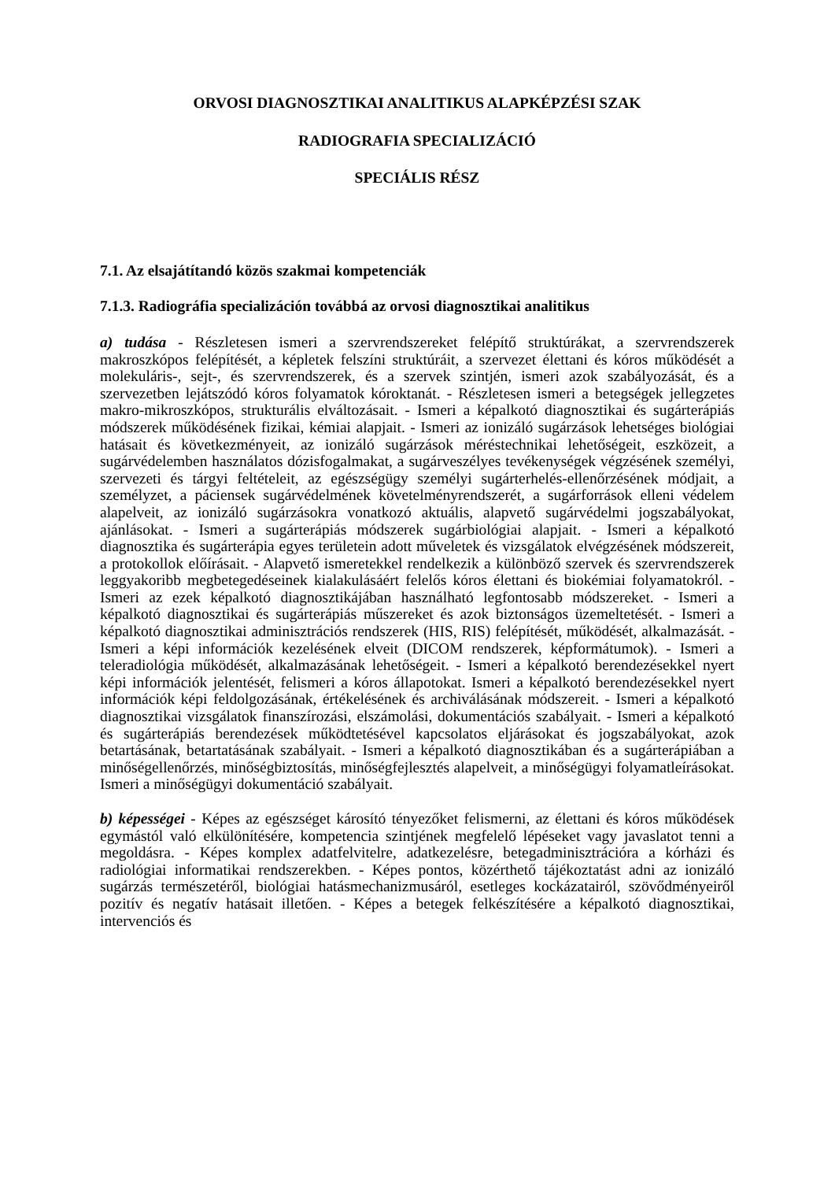ORVOSI DIAGNOSZTIKAI ANALITIKUS ALAPKÉPZÉSI SZAK
RADIOGRAFIA SPECIALIZÁCIÓ
SPECIÁLIS RÉSZ
7.1. Az elsajátítandó közös szakmai kompetenciák
7.1.3. Radiográfia specializáción továbbá az orvosi diagnosztikai analitikus
a) tudása - Részletesen ismeri a szervrendszereket felépítő struktúrákat, a szervrendszerek makroszkópos felépítését, a képletek felszíni struktúráit, a szervezet élettani és kóros működését a molekuláris-, sejt-, és szervrendszerek, és a szervek szintjén, ismeri azok szabályozását, és a szervezetben lejátszódó kóros folyamatok kóroktanát. - Részletesen ismeri a betegségek jellegzetes makro-mikroszkópos, strukturális elváltozásait. - Ismeri a képalkotó diagnosztikai és sugárterápiás módszerek működésének fizikai, kémiai alapjait. - Ismeri az ionizáló sugárzások lehetséges biológiai hatásait és következményeit, az ionizáló sugárzások méréstechnikai lehetőségeit, eszközeit, a sugárvédelemben használatos dózisfogalmakat, a sugárveszélyes tevékenységek végzésének személyi, szervezeti és tárgyi feltételeit, az egészségügy személyi sugárterhelés-ellenőrzésének módjait, a személyzet, a páciensek sugárvédelmének követelményrendszerét, a sugárforrások elleni védelem alapelveit, az ionizáló sugárzásokra vonatkozó aktuális, alapvető sugárvédelmi jogszabályokat, ajánlásokat. - Ismeri a sugárterápiás módszerek sugárbiológiai alapjait. - Ismeri a képalkotó diagnosztika és sugárterápia egyes területein adott műveletek és vizsgálatok elvégzésének módszereit, a protokollok előírásait. - Alapvető ismeretekkel rendelkezik a különböző szervek és szervrendszerek leggyakoribb megbetegedéseinek kialakulásáért felelős kóros élettani és biokémiai folyamatokról. - Ismeri az ezek képalkotó diagnosztikájában használható legfontosabb módszereket. - Ismeri a képalkotó diagnosztikai és sugárterápiás műszereket és azok biztonságos üzemeltetését. - Ismeri a képalkotó diagnosztikai adminisztrációs rendszerek (HIS, RIS) felépítését, működését, alkalmazását. - Ismeri a képi információk kezelésének elveit (DICOM rendszerek, képformátumok). - Ismeri a teleradiológia működését, alkalmazásának lehetőségeit. - Ismeri a képalkotó berendezésekkel nyert képi információk jelentését, felismeri a kóros állapotokat. Ismeri a képalkotó berendezésekkel nyert információk képi feldolgozásának, értékelésének és archiválásának módszereit. - Ismeri a képalkotó diagnosztikai vizsgálatok finanszírozási, elszámolási, dokumentációs szabályait. - Ismeri a képalkotó és sugárterápiás berendezések működtetésével kapcsolatos eljárásokat és jogszabályokat, azok betartásának, betartatásának szabályait. - Ismeri a képalkotó diagnosztikában és a sugárterápiában a minőségellenőrzés, minőségbiztosítás, minőségfejlesztés alapelveit, a minőségügyi folyamatleírásokat. Ismeri a minőségügyi dokumentáció szabályait.
b) képességei - Képes az egészséget károsító tényezőket felismerni, az élettani és kóros működések egymástól való elkülönítésére, kompetencia szintjének megfelelő lépéseket vagy javaslatot tenni a megoldásra. - Képes komplex adatfelvitelre, adatkezelésre, betegadminisztrációra a kórházi és radiológiai informatikai rendszerekben. - Képes pontos, közérthető tájékoztatást adni az ionizáló sugárzás természetéről, biológiai hatásmechanizmusáról, esetleges kockázatairól, szövődményeiről pozitív és negatív hatásait illetően. - Képes a betegek felkészítésére a képalkotó diagnosztikai, intervenciós és